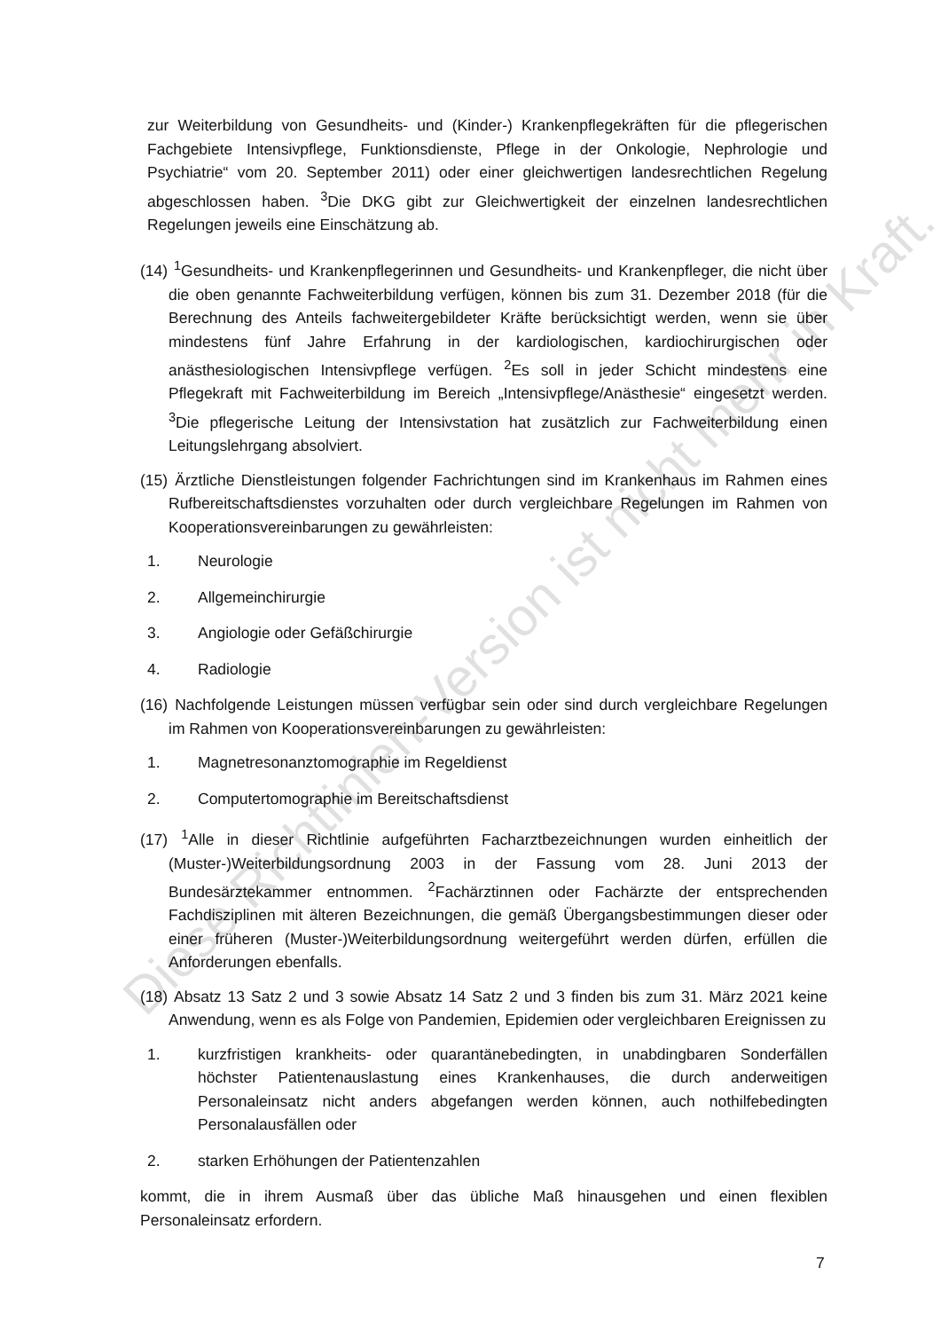zur Weiterbildung von Gesundheits- und (Kinder-) Krankenpflegekräften für die pflegerischen Fachgebiete Intensivpflege, Funktionsdienste, Pflege in der Onkologie, Nephrologie und Psychiatrie“ vom 20. September 2011) oder einer gleichwertigen landesrechtlichen Regelung abgeschlossen haben. <sup>3</sup>Die DKG gibt zur Gleichwertigkeit der einzelnen landesrechtlichen Regelungen jeweils eine Einschätzung ab.
(14) <sup>1</sup>Gesundheits- und Krankenpflegerinnen und Gesundheits- und Krankenpfleger, die nicht über die oben genannte Fachweiterbildung verfügen, können bis zum 31. Dezember 2018 (für die Berechnung des Anteils fachweitergebildeter Kräfte berücksichtigt werden, wenn sie über mindestens fünf Jahre Erfahrung in der kardiologischen, kardiochirurgischen oder anästhesiologischen Intensivpflege verfügen. <sup>2</sup>Es soll in jeder Schicht mindestens eine Pflegekraft mit Fachweiterbildung im Bereich „Intensivpflege/Anästhesie“ eingesetzt werden. <sup>3</sup>Die pflegerische Leitung der Intensivstation hat zusätzlich zur Fachweiterbildung einen Leitungslehrgang absolviert.
(15) Ärztliche Dienstleistungen folgender Fachrichtungen sind im Krankenhaus im Rahmen eines Rufbereitschaftsdienstes vorzuhalten oder durch vergleichbare Regelungen im Rahmen von Kooperationsvereinbarungen zu gewährleisten:
1. Neurologie
2. Allgemeinchirurgie
3. Angiologie oder Gefäßchirurgie
4. Radiologie
(16) Nachfolgende Leistungen müssen verfügbar sein oder sind durch vergleichbare Regelungen im Rahmen von Kooperationsvereinbarungen zu gewährleisten:
1. Magnetresonanztomographie im Regeldienst
2. Computertomographie im Bereitschaftsdienst
(17) <sup>1</sup>Alle in dieser Richtlinie aufgeführten Facharztbezeichnungen wurden einheitlich der (Muster-)Weiterbildungsordnung 2003 in der Fassung vom 28. Juni 2013 der Bundesärztekammer entnommen. <sup>2</sup>Fachärztinnen oder Fachärzte der entsprechenden Fachdisziplinen mit älteren Bezeichnungen, die gemäß Übergangsbestimmungen dieser oder einer früheren (Muster-)Weiterbildungsordnung weitergeführt werden dürfen, erfüllen die Anforderungen ebenfalls.
(18) Absatz 13 Satz 2 und 3 sowie Absatz 14 Satz 2 und 3 finden bis zum 31. März 2021 keine Anwendung, wenn es als Folge von Pandemien, Epidemien oder vergleichbaren Ereignissen zu
1. kurzfristigen krankheits- oder quarantänebedingten, in unabdingbaren Sonderfällen höchster Patientenauslastung eines Krankenhauses, die durch anderweitigen Personaleinsatz nicht anders abgefangen werden können, auch nothilfebedingten Personalausfällen oder
2. starken Erhöhungen der Patientenzahlen
kommt, die in ihrem Ausmaß über das übliche Maß hinausgehen und einen flexiblen Personaleinsatz erfordern.
7
Diese Richtlinien-Version ist nicht mehr in Kraft.